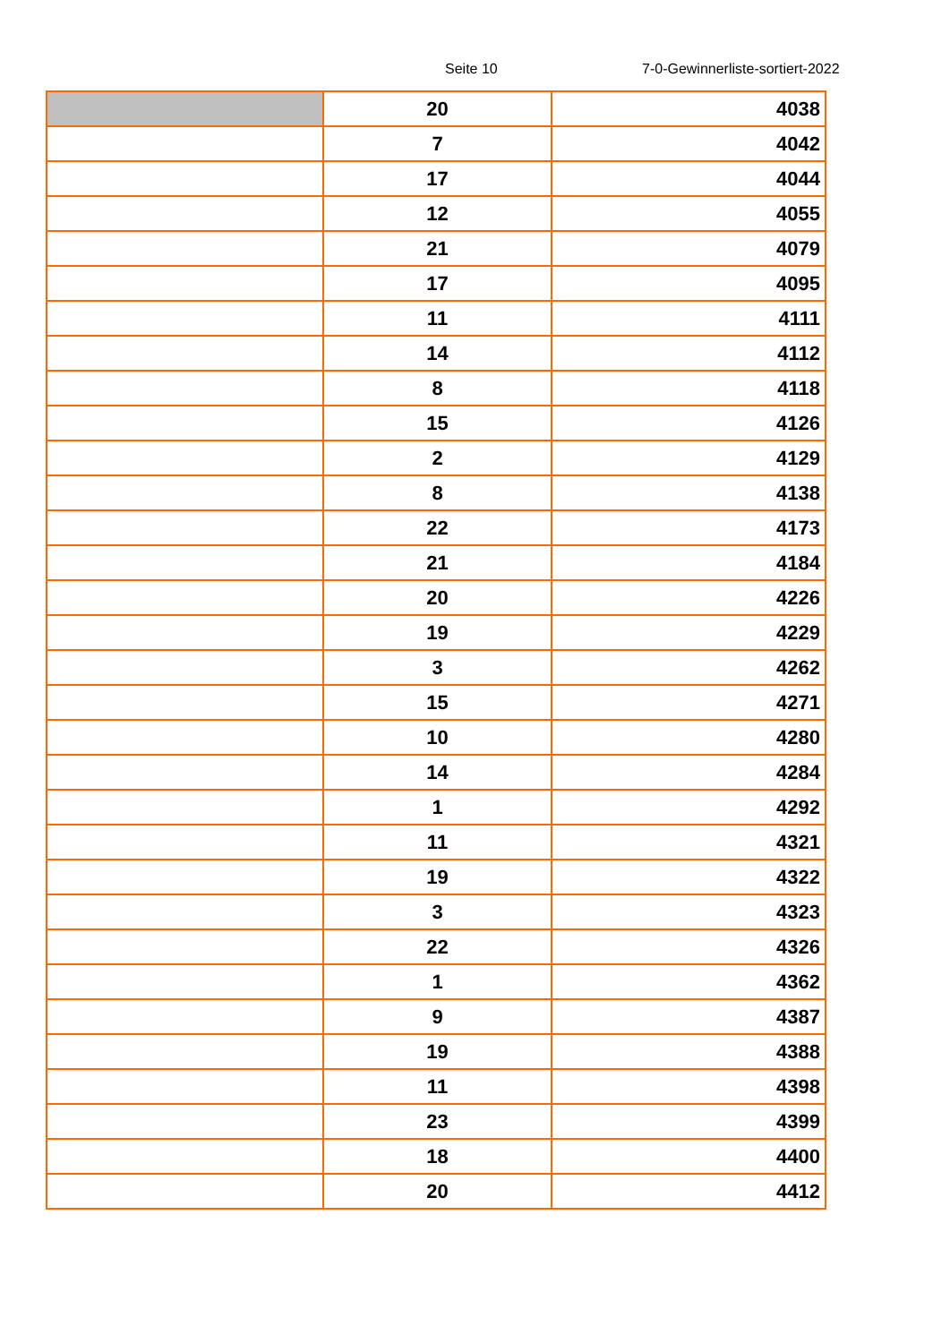Seite 10 7-0-Gewinnerliste-sortiert-2022
| | 20 | 4038 |
| | 7 | 4042 |
| | 17 | 4044 |
| | 12 | 4055 |
| | 21 | 4079 |
| | 17 | 4095 |
| | 11 | 4111 |
| | 14 | 4112 |
| | 8 | 4118 |
| | 15 | 4126 |
| | 2 | 4129 |
| | 8 | 4138 |
| | 22 | 4173 |
| | 21 | 4184 |
| | 20 | 4226 |
| | 19 | 4229 |
| | 3 | 4262 |
| | 15 | 4271 |
| | 10 | 4280 |
| | 14 | 4284 |
| | 1 | 4292 |
| | 11 | 4321 |
| | 19 | 4322 |
| | 3 | 4323 |
| | 22 | 4326 |
| | 1 | 4362 |
| | 9 | 4387 |
| | 19 | 4388 |
| | 11 | 4398 |
| | 23 | 4399 |
| | 18 | 4400 |
| | 20 | 4412 |